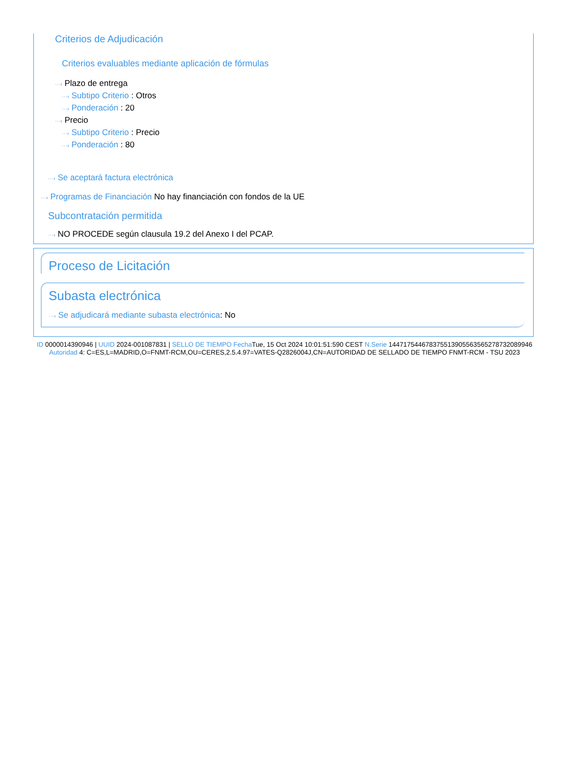Criterios de Adjudicación
Criterios evaluables mediante aplicación de fórmulas
···› Plazo de entrega
···› Subtipo Criterio : Otros
···› Ponderación : 20
···› Precio
···› Subtipo Criterio : Precio
···› Ponderación : 80
···› Se aceptará factura electrónica
···› Programas de Financiación No hay financiación con fondos de la UE
Subcontratación permitida
···› NO PROCEDE según clausula 19.2 del Anexo I del PCAP.
Proceso de Licitación
Subasta electrónica
···› Se adjudicará mediante subasta electrónica: No
ID 0000014390946 | UUID 2024-001087831 | SELLO DE TIEMPO Fecha Tue, 15 Oct 2024 10:01:51:590 CEST N.Serie 144717544678375513905563565278732089946 Autoridad 4: C=ES,L=MADRID,O=FNMT-RCM,OU=CERES,2.5.4.97=VATES-Q2826004J,CN=AUTORIDAD DE SELLADO DE TIEMPO FNMT-RCM - TSU 2023